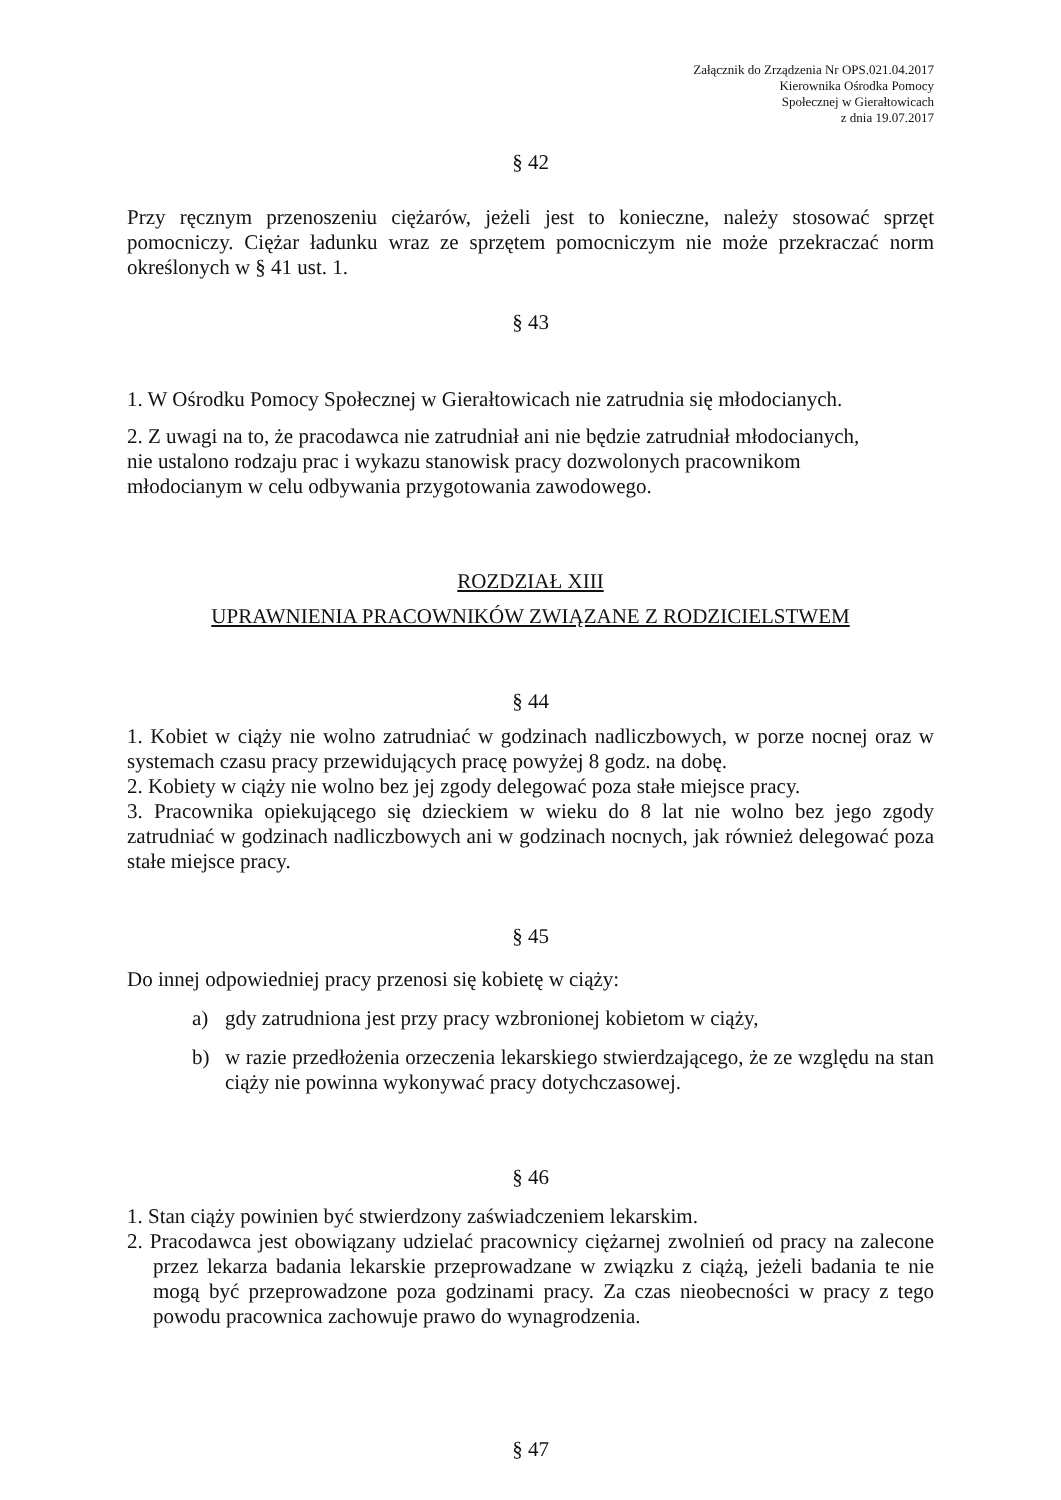Załącznik do Zrządzenia Nr OPS.021.04.2017
Kierownika Ośrodka Pomocy
Społecznej w Gierałtowicach
z dnia 19.07.2017
§ 42
Przy ręcznym przenoszeniu ciężarów, jeżeli jest to konieczne, należy stosować sprzęt pomocniczy. Ciężar ładunku wraz ze sprzętem pomocniczym nie może przekraczać norm określonych w § 41 ust. 1.
§ 43
1. W Ośrodku Pomocy Społecznej w Gierałtowicach nie zatrudnia się młodocianych.
2. Z uwagi na to, że pracodawca nie zatrudniał ani nie będzie zatrudniał młodocianych,
nie ustalono rodzaju prac i wykazu stanowisk pracy dozwolonych pracownikom
młodocianym w celu odbywania przygotowania zawodowego.
ROZDZIAŁ XIII
UPRAWNIENIA PRACOWNIKÓW ZWIĄZANE Z RODZICIELSTWEM
§ 44
1. Kobiet w ciąży nie wolno zatrudniać w godzinach nadliczbowych, w porze nocnej oraz w systemach czasu pracy przewidujących pracę powyżej 8 godz. na dobę.
2. Kobiety w ciąży nie wolno bez jej zgody delegować poza stałe miejsce pracy.
3. Pracownika opiekującego się dzieckiem w wieku do 8 lat nie wolno bez jego zgody zatrudniać w godzinach nadliczbowych ani w godzinach nocnych, jak również delegować poza stałe miejsce pracy.
§ 45
Do innej odpowiedniej pracy przenosi się kobietę w ciąży:
a) gdy zatrudniona jest przy pracy wzbronionej kobietom w ciąży,
b) w razie przedłożenia orzeczenia lekarskiego stwierdzającego, że ze względu na stan ciąży nie powinna wykonywać pracy dotychczasowej.
§ 46
1. Stan ciąży powinien być stwierdzony zaświadczeniem lekarskim.
2. Pracodawca jest obowiązany udzielać pracownicy ciężarnej zwolnień od pracy na zalecone przez lekarza badania lekarskie przeprowadzane w związku z ciążą, jeżeli badania te nie mogą być przeprowadzone poza godzinami pracy. Za czas nieobecności w pracy z tego powodu pracownica zachowuje prawo do wynagrodzenia.
§ 47